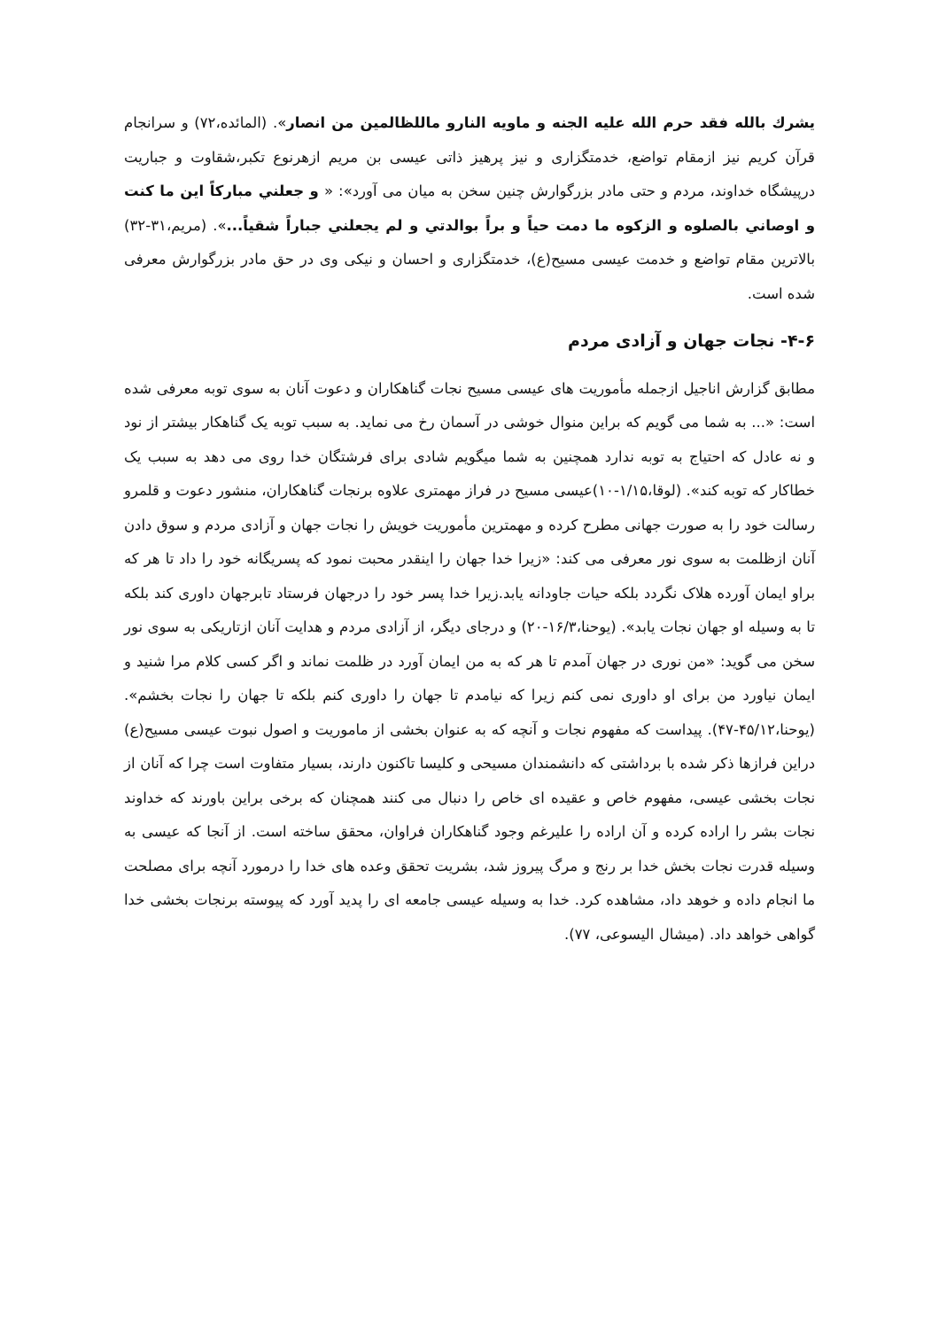يشرك بالله فقد حرم الله عليه الجنه و ماويه النارو ماللظالمين من انصار». (المائده،۷۲) و سرانجام قرآن کریم نیز ازمقام تواضع، خدمتگزاری و نیز پرهیز ذاتی عیسی بن مریم ازهرنوع تکبر،شقاوت و جباریت درپیشگاه خداوند، مردم و حتی مادر بزرگوارش چنین سخن به میان می آورد»: « و جعلني مباركاً اين ما كنت و اوصاني بالصلوه و الزكوه ما دمت حياً و براً بوالدتي و لم يجعلني جباراً شقياً...». (مریم،۳۱-۳۲) بالاترین مقام تواضع و خدمت عیسی مسیح(ع)، خدمتگزاری و احسان و نیکی وی در حق مادر بزرگوارش معرفی شده است.
۴-۶- نجات جهان و آزادی مردم
مطابق گزارش اناجیل ازجمله مأموریت های عیسی مسیح نجات گناهکاران و دعوت آنان به سوی توبه معرفی شده است: «... به شما می گویم که براین منوال خوشی در آسمان رخ می نماید. به سبب توبه یک گناهکار بیشتر از نود و نه عادل که احتیاج به توبه ندارد همچنین به شما میگویم شادی برای فرشتگان خدا روی می دهد به سبب یک خطاکار که توبه کند». (لوقا،۱/۱۵-۱۰)عیسی مسیح در فراز مهمتری علاوه برنجات گناهکاران، منشور دعوت و قلمرو رسالت خود را به صورت جهانی مطرح کرده و مهمترین مأموریت خویش را نجات جهان و آزادی مردم و سوق دادن آنان ازظلمت به سوی نور معرفی می کند: «زیرا خدا جهان را اینقدر محبت نمود که پسریگانه خود را داد تا هر که براو ایمان آورده هلاک نگردد بلکه حیات جاودانه یابد.زیرا خدا پسر خود را درجهان فرستاد تابرجهان داوری کند بلکه تا به وسیله او جهان نجات یابد». (یوحنا،۱۶/۳-۲۰) و درجای دیگر، از آزادی مردم و هدایت آنان ازتاریکی به سوی نور سخن می گوید: «من نوری در جهان آمدم تا هر که به من ایمان آورد در ظلمت نماند و اگر کسی کلام مرا شنید و ایمان نیاورد من برای او داوری نمی کنم زیرا که نیامدم تا جهان را داوری کنم بلکه تا جهان را نجات بخشم». (یوحنا،۴۵/۱۲-۴۷). پیداست که مفهوم نجات و آنچه که به عنوان بخشی از ماموریت و اصول نبوت عیسی مسیح(ع) دراین فرازها ذکر شده با برداشتی که دانشمندان مسیحی و کلیسا تاکنون دارند، بسیار متفاوت است چرا که آنان از نجات بخشی عیسی، مفهوم خاص و عقیده ای خاص را دنبال می کنند همچنان که برخی براین باورند که خداوند نجات بشر را اراده کرده و آن اراده را علیرغم وجود گناهکاران فراوان، محقق ساخته است. از آنجا که عیسی به وسیله قدرت نجات بخش خدا بر رنج و مرگ پیروز شد، بشریت تحقق وعده های خدا را درمورد آنچه برای مصلحت ما انجام داده و خوهد داد، مشاهده کرد. خدا به وسیله عیسی جامعه ای را پدید آورد که پیوسته برنجات بخشی خدا گواهی خواهد داد. (میشال الیسوعی، ۷۷).